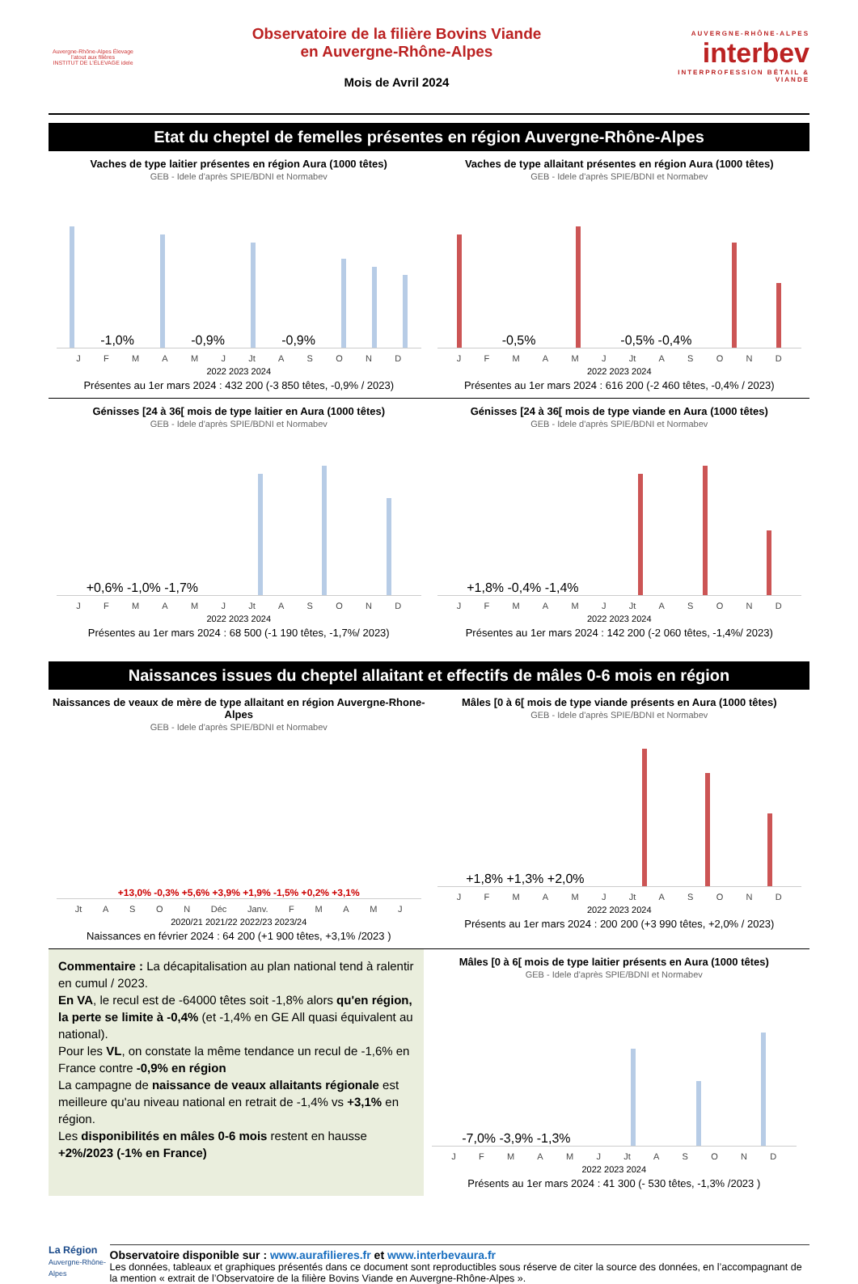Auvergne-Rhône-Alpes Élevage
l'atout aux filières
INSTITUT DE L'ÉLEVAGE idele
Observatoire de la filière Bovins Viande
en Auvergne-Rhône-Alpes
Mois de Avril 2024
AUVERGNE-RHÔNE-ALPES
interbev
INTERPROFESSION BÉTAIL & VIANDE
Etat du cheptel de femelles présentes en région Auvergne-Rhône-Alpes
Vaches de type laitier présentes en région Aura (1000 têtes)
GEB - Idele d'après SPIE/BDNI et Normabev
-1,0% -0,9% -0,9%
J F M A M J Jt A S O N D
2022 2023 2024
Présentes au 1er mars 2024 : 432 200 (-3 850 têtes, -0,9% / 2023)
Vaches de type allaitant présentes en région Aura (1000 têtes)
GEB - Idele d'après SPIE/BDNI et Normabev
-0,5% -0,5% -0,4%
J F M A M J Jt A S O N D
2022 2023 2024
Présentes au 1er mars 2024 : 616 200 (-2 460 têtes, -0,4% / 2023)
Génisses [24 à 36[ mois de type laitier en Aura (1000 têtes)
GEB - Idele d'après SPIE/BDNI et Normabev
+0,6% -1,0% -1,7%
J F M A M J Jt A S O N D
2022 2023 2024
Présentes au 1er mars 2024 : 68 500 (-1 190 têtes, -1,7%/ 2023)
Génisses [24 à 36[ mois de type viande en Aura (1000 têtes)
GEB - Idele d'après SPIE/BDNI et Normabev
+1,8% -0,4% -1,4%
J F M A M J Jt A S O N D
2022 2023 2024
Présentes au 1er mars 2024 : 142 200 (-2 060 têtes, -1,4%/ 2023)
Naissances issues du cheptel allaitant et effectifs de mâles 0-6 mois en région
Naissances de veaux de mère de type allaitant en région Auvergne-Rhone-Alpes
GEB - Idele d'après SPIE/BDNI et Normabev
+13,0% -0,3% +5,6% +3,9% +1,9% -1,5% +0,2% +3,1%
Jt A S O N Déc Janv. F M A M J
2020/21 2021/22 2022/23 2023/24
Naissances en février 2024 : 64 200 (+1 900 têtes, +3,1% /2023 )
Mâles [0 à 6[ mois de type viande présents en Aura (1000 têtes)
GEB - Idele d'après SPIE/BDNI et Normabev
+1,8% +1,3% +2,0%
J F M A M J Jt A S O N D
2022 2023 2024
Présents au 1er mars 2024 : 200 200 (+3 990 têtes, +2,0% / 2023)
Commentaire : La décapitalisation au plan national tend à ralentir en cumul / 2023.
En VA, le recul est de -64000 têtes soit -1,8% alors qu'en région, la perte se limite à -0,4% (et -1,4% en GE All quasi équivalent au national).
Pour les VL, on constate la même tendance un recul de -1,6% en France contre -0,9% en région
La campagne de naissance de veaux allaitants régionale est meilleure qu'au niveau national en retrait de -1,4% vs +3,1% en région.
Les disponibilités en mâles 0-6 mois restent en hausse +2%/2023 (-1% en France)
Mâles [0 à 6[ mois de type laitier présents en Aura (1000 têtes)
GEB - Idele d'après SPIE/BDNI et Normabev
-7,0% -3,9% -1,3%
J F M A M J Jt A S O N D
2022 2023 2024
Présents au 1er mars 2024 : 41 300 (- 530 têtes, -1,3% /2023 )
La Région
Auvergne-Rhône-Alpes
Observatoire disponible sur : www.aurafilieres.fr et www.interbevaura.fr
Les données, tableaux et graphiques présentés dans ce document sont reproductibles sous réserve de citer la source des données, en l’accompagnant de la mention « extrait de l’Observatoire de la filière Bovins Viande en Auvergne-Rhône-Alpes ».